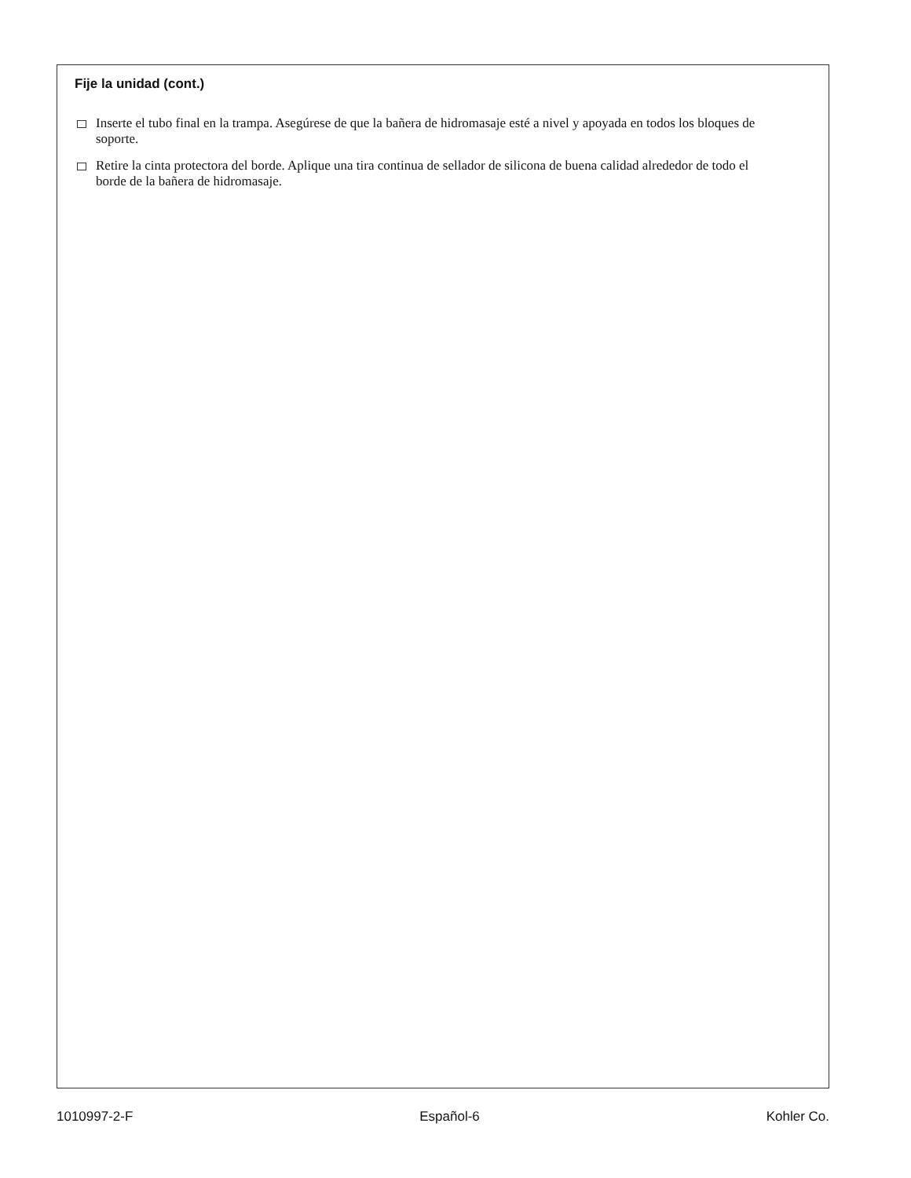Fije la unidad (cont.)
Inserte el tubo final en la trampa. Asegúrese de que la bañera de hidromasaje esté a nivel y apoyada en todos los bloques de soporte.
Retire la cinta protectora del borde. Aplique una tira continua de sellador de silicona de buena calidad alrededor de todo el borde de la bañera de hidromasaje.
1010997-2-F Español-6 Kohler Co.